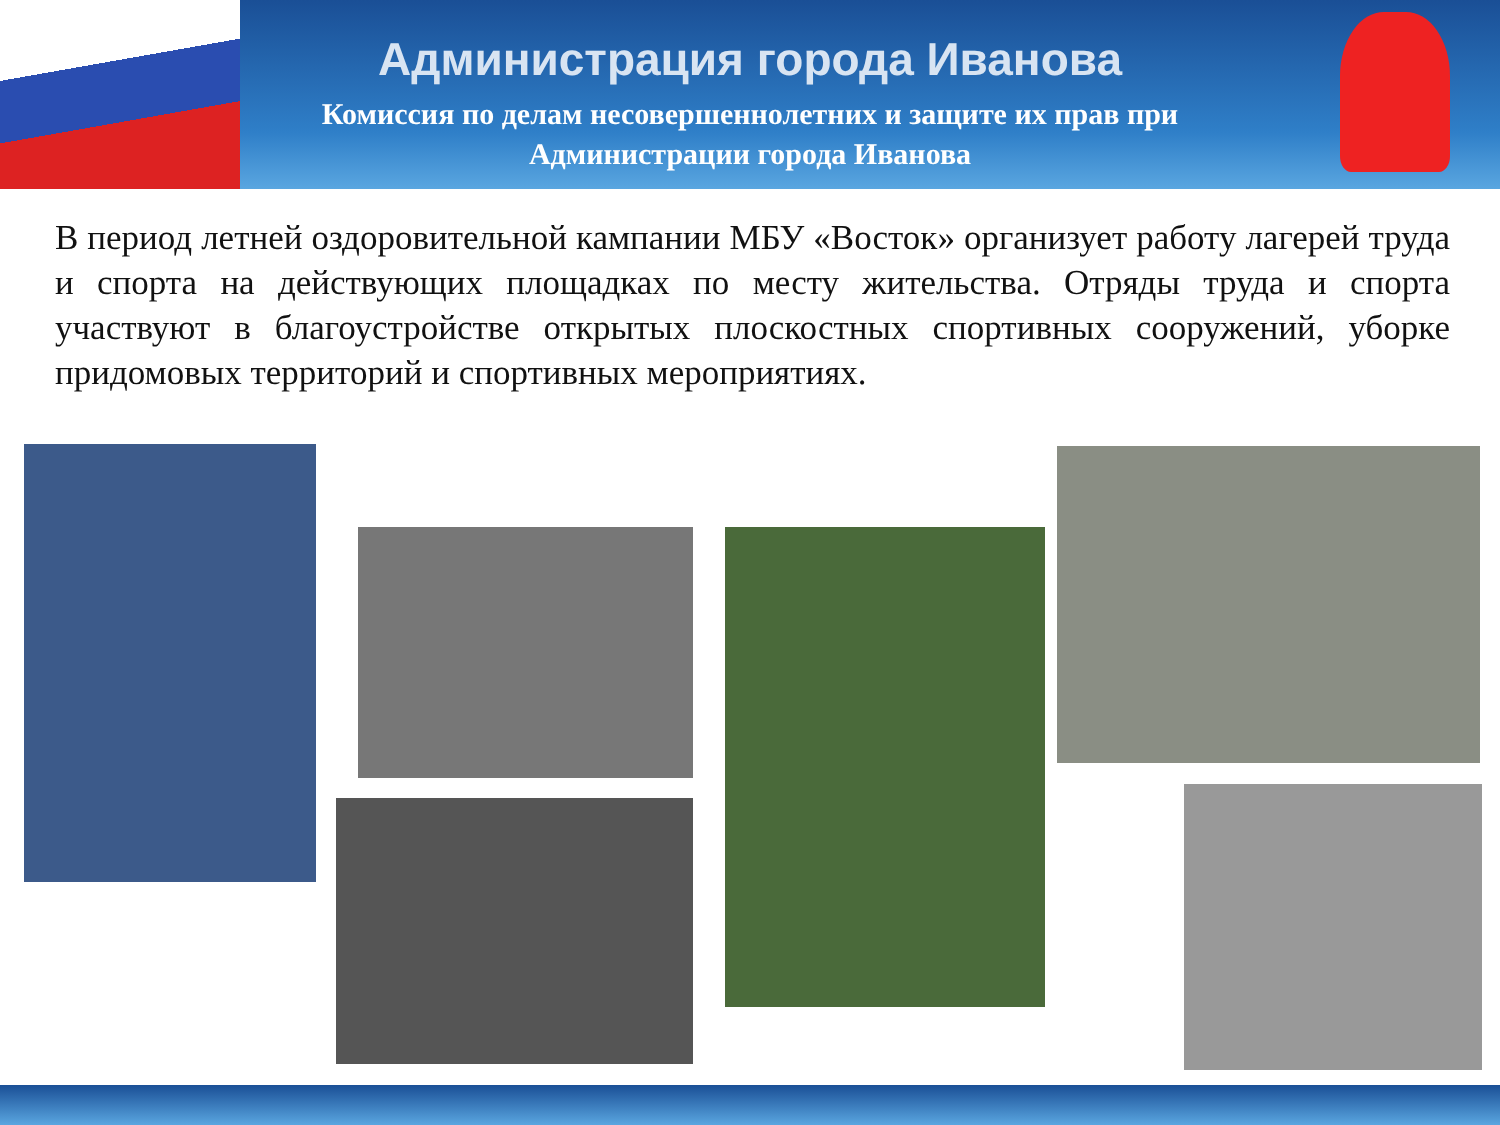Администрация города Иванова
Комиссия по делам несовершеннолетних и защите их прав при
Администрации города Иванова
В период летней оздоровительной кампании МБУ «Восток» организует работу лагерей труда и спорта на действующих площадках по месту жительства. Отряды труда и спорта участвуют в благоустройстве открытых плоскостных спортивных сооружений, уборке придомовых территорий и спортивных мероприятиях.